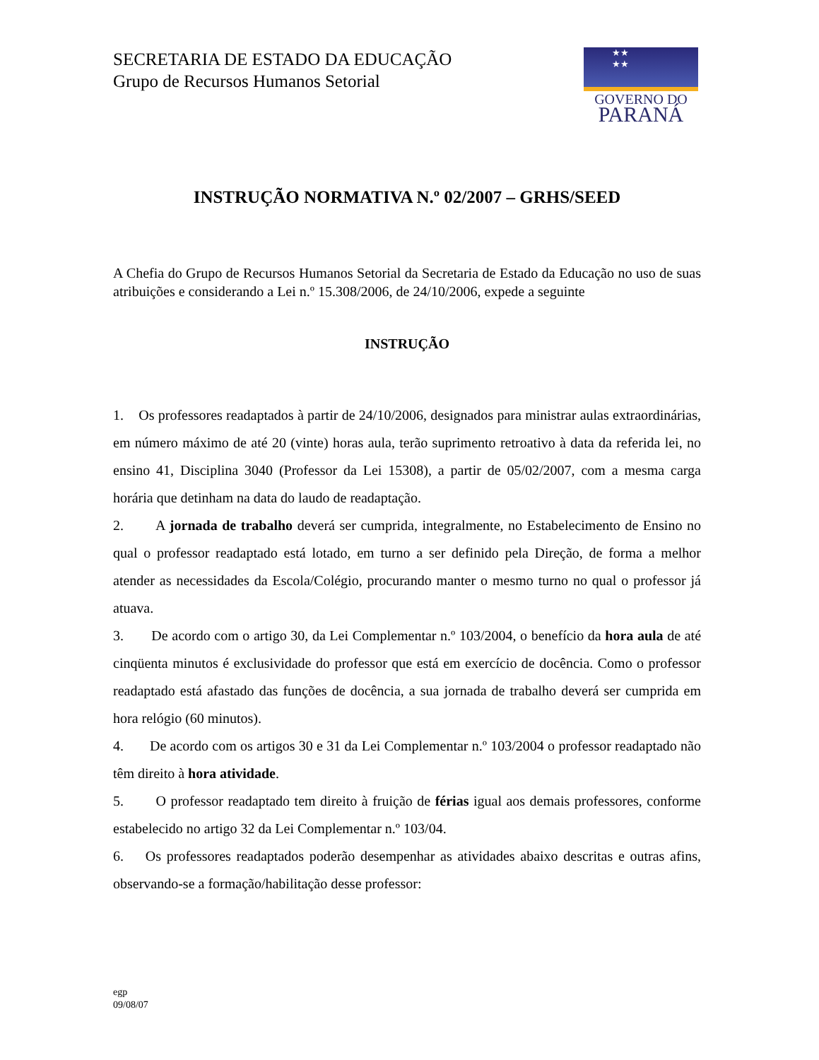SECRETARIA DE ESTADO DA EDUCAÇÃO
Grupo de Recursos Humanos Setorial
★★
★★
GOVERNO DO
PARANÁ
INSTRUÇÃO NORMATIVA N.º 02/2007 – GRHS/SEED
A Chefia do Grupo de Recursos Humanos Setorial da Secretaria de Estado da Educação no uso de suas atribuições e considerando a Lei n.º 15.308/2006, de 24/10/2006, expede a seguinte
INSTRUÇÃO
1. Os professores readaptados à partir de 24/10/2006, designados para ministrar aulas extraordinárias, em número máximo de até 20 (vinte) horas aula, terão suprimento retroativo à data da referida lei, no ensino 41, Disciplina 3040 (Professor da Lei 15308), a partir de 05/02/2007, com a mesma carga horária que detinham na data do laudo de readaptação.
2. A jornada de trabalho deverá ser cumprida, integralmente, no Estabelecimento de Ensino no qual o professor readaptado está lotado, em turno a ser definido pela Direção, de forma a melhor atender as necessidades da Escola/Colégio, procurando manter o mesmo turno no qual o professor já atuava.
3. De acordo com o artigo 30, da Lei Complementar n.º 103/2004, o benefício da hora aula de até cinqüenta minutos é exclusividade do professor que está em exercício de docência. Como o professor readaptado está afastado das funções de docência, a sua jornada de trabalho deverá ser cumprida em hora relógio (60 minutos).
4. De acordo com os artigos 30 e 31 da Lei Complementar n.º 103/2004 o professor readaptado não têm direito à hora atividade.
5. O professor readaptado tem direito à fruição de férias igual aos demais professores, conforme estabelecido no artigo 32 da Lei Complementar n.º 103/04.
6. Os professores readaptados poderão desempenhar as atividades abaixo descritas e outras afins, observando-se a formação/habilitação desse professor:
egp
09/08/07